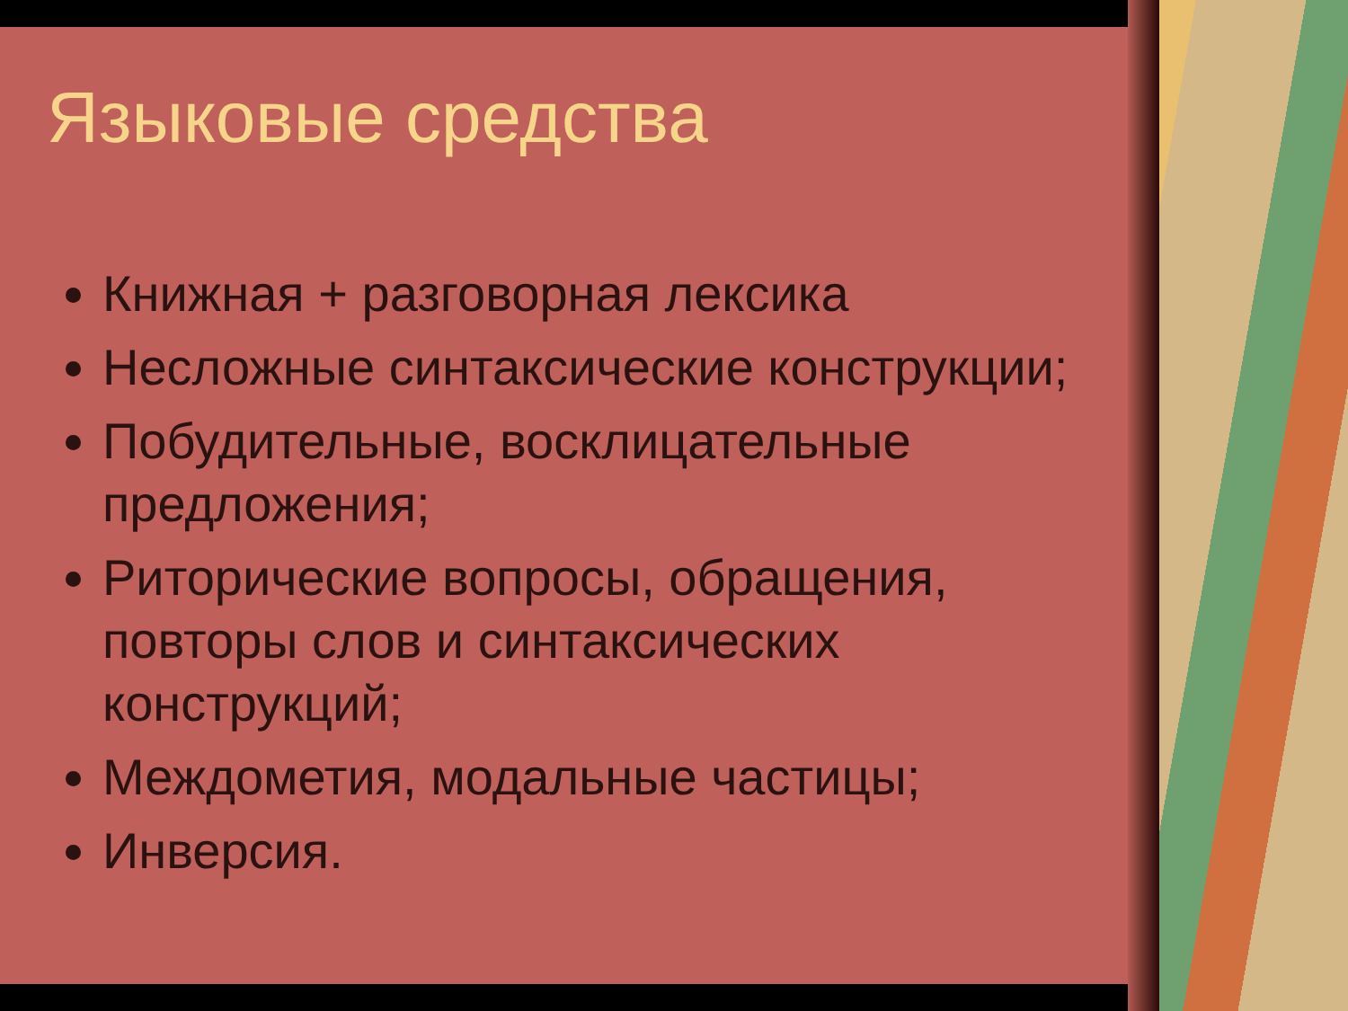Языковые средства
Книжная + разговорная лексика
Несложные синтаксические конструкции;
Побудительные, восклицательные предложения;
Риторические вопросы, обращения, повторы слов и синтаксических конструкций;
Междометия, модальные частицы;
Инверсия.